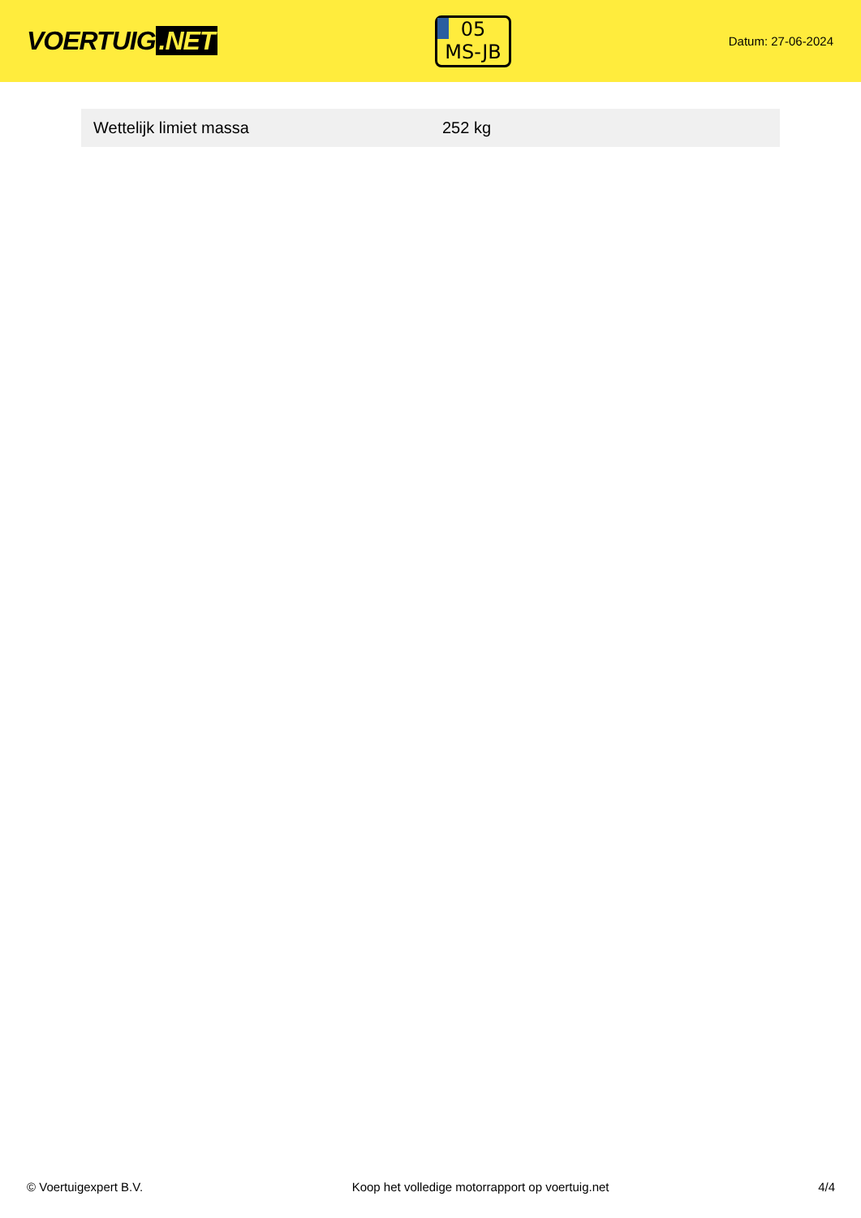VOERTUIG.NET
05
MS-JB
Datum: 27-06-2024
| Wettelijk limiet massa | 252 kg |
© Voertuigexpert B.V. Koop het volledige motorrapport op voertuig.net 4/4